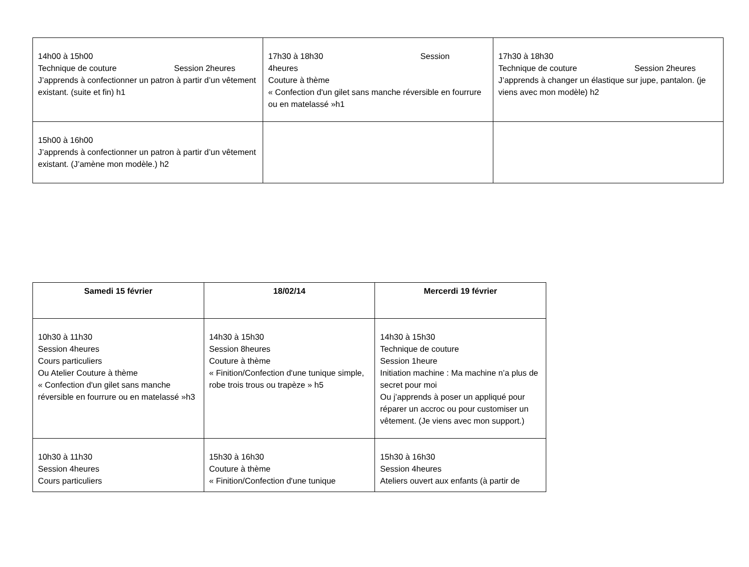| 14h00 à 15h00 Technique de couture Session 2heures J’apprends à confectionner un patron à partir d’un vêtement existant. (suite et fin) h1 | 17h30 à 18h30 Session 4heures Couture à thème « Confection d'un gilet sans manche réversible en fourrure ou en matelassé »h1 | 17h30 à 18h30 Technique de couture Session 2heures J’apprends à changer un élastique sur jupe, pantalon. (je viens avec mon modèle) h2 |
| 15h00 à 16h00 J’apprends à confectionner un patron à partir d’un vêtement existant. (J’amène mon modèle.) h2 | | |
| Samedi 15 février | 18/02/14 | Mercerdi 19 février |
| --- | --- | --- |
| 10h30 à 11h30 Session 4heures Cours particuliers Ou Atelier Couture à thème « Confection d'un gilet sans manche réversible en fourrure ou en matelassé »h3 | 14h30 à 15h30 Session 8heures Couture à thème « Finition/Confection d'une tunique simple, robe trois trous ou trapèze » h5 | 14h30 à 15h30 Technique de couture Session 1heure Initiation machine : Ma machine n’a plus de secret pour moi Ou j’apprends à poser un appliqué pour réparer un accroc ou pour customiser un vêtement. (Je viens avec mon support.) |
| 10h30 à 11h30 Session 4heures Cours particuliers | 15h30 à 16h30 Couture à thème « Finition/Confection d'une tunique | 15h30 à 16h30 Session 4heures Ateliers ouvert aux enfants (à partir de |